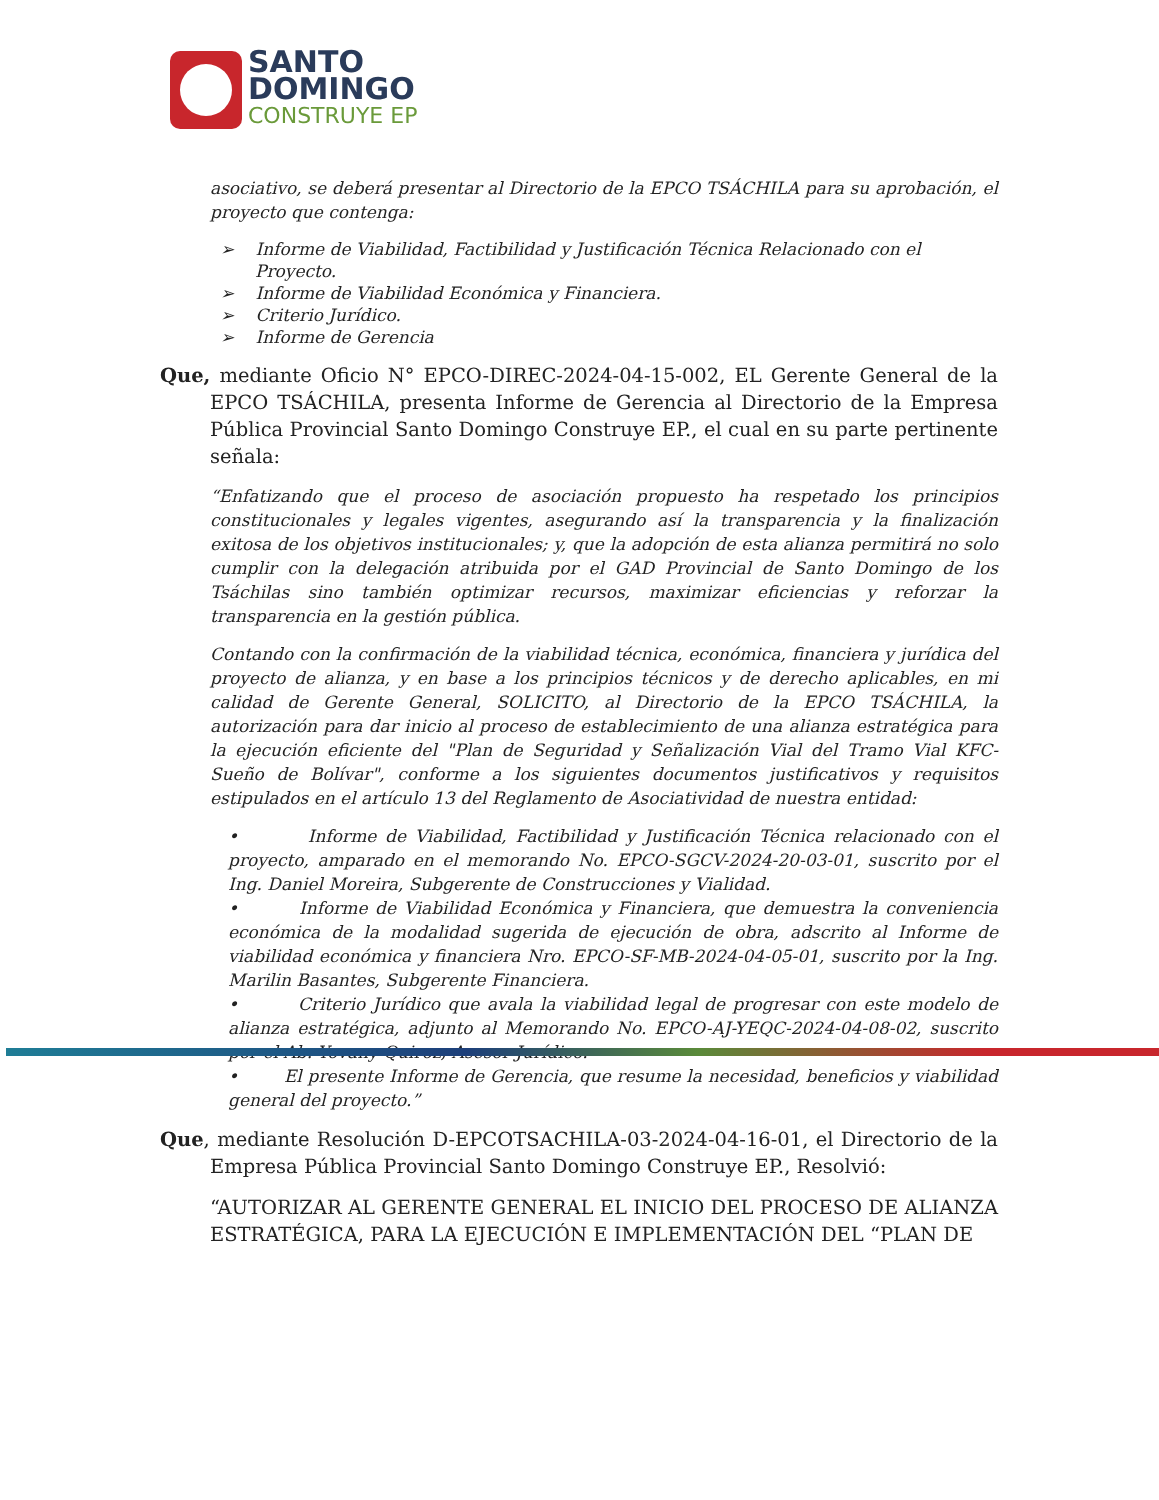SANTO
DOMINGO
CONSTRUYE EP
asociativo, se deberá presentar al Directorio de la EPCO TSÁCHILA para su aprobación, el proyecto que contenga:
➢ Informe de Viabilidad, Factibilidad y Justificación Técnica Relacionado con el Proyecto.
➢ Informe de Viabilidad Económica y Financiera.
➢ Criterio Jurídico.
➢ Informe de Gerencia
Que, mediante Oficio N° EPCO-DIREC-2024-04-15-002, EL Gerente General de la EPCO TSÁCHILA, presenta Informe de Gerencia al Directorio de la Empresa Pública Provincial Santo Domingo Construye EP., el cual en su parte pertinente señala:
“Enfatizando que el proceso de asociación propuesto ha respetado los principios constitucionales y legales vigentes, asegurando así la transparencia y la finalización exitosa de los objetivos institucionales; y, que la adopción de esta alianza permitirá no solo cumplir con la delegación atribuida por el GAD Provincial de Santo Domingo de los Tsáchilas sino también optimizar recursos, maximizar eficiencias y reforzar la transparencia en la gestión pública.
Contando con la confirmación de la viabilidad técnica, económica, financiera y jurídica del proyecto de alianza, y en base a los principios técnicos y de derecho aplicables, en mi calidad de Gerente General, SOLICITO, al Directorio de la EPCO TSÁCHILA, la autorización para dar inicio al proceso de establecimiento de una alianza estratégica para la ejecución eficiente del "Plan de Seguridad y Señalización Vial del Tramo Vial KFC-Sueño de Bolívar", conforme a los siguientes documentos justificativos y requisitos estipulados en el artículo 13 del Reglamento de Asociatividad de nuestra entidad:
• Informe de Viabilidad, Factibilidad y Justificación Técnica relacionado con el proyecto, amparado en el memorando No. EPCO-SGCV-2024-20-03-01, suscrito por el Ing. Daniel Moreira, Subgerente de Construcciones y Vialidad.
• Informe de Viabilidad Económica y Financiera, que demuestra la conveniencia económica de la modalidad sugerida de ejecución de obra, adscrito al Informe de viabilidad económica y financiera Nro. EPCO-SF-MB-2024-04-05-01, suscrito por la Ing. Marilin Basantes, Subgerente Financiera.
• Criterio Jurídico que avala la viabilidad legal de progresar con este modelo de alianza estratégica, adjunto al Memorando No. EPCO-AJ-YEQC-2024-04-08-02, suscrito por el Ab. Yovany Quiroz, Asesor Jurídico.
• El presente Informe de Gerencia, que resume la necesidad, beneficios y viabilidad general del proyecto.”
Que, mediante Resolución D-EPCOTSACHILA-03-2024-04-16-01, el Directorio de la Empresa Pública Provincial Santo Domingo Construye EP., Resolvió:
“AUTORIZAR AL GERENTE GENERAL EL INICIO DEL PROCESO DE ALIANZA ESTRATÉGICA, PARA LA EJECUCIÓN E IMPLEMENTACIÓN DEL “PLAN DE